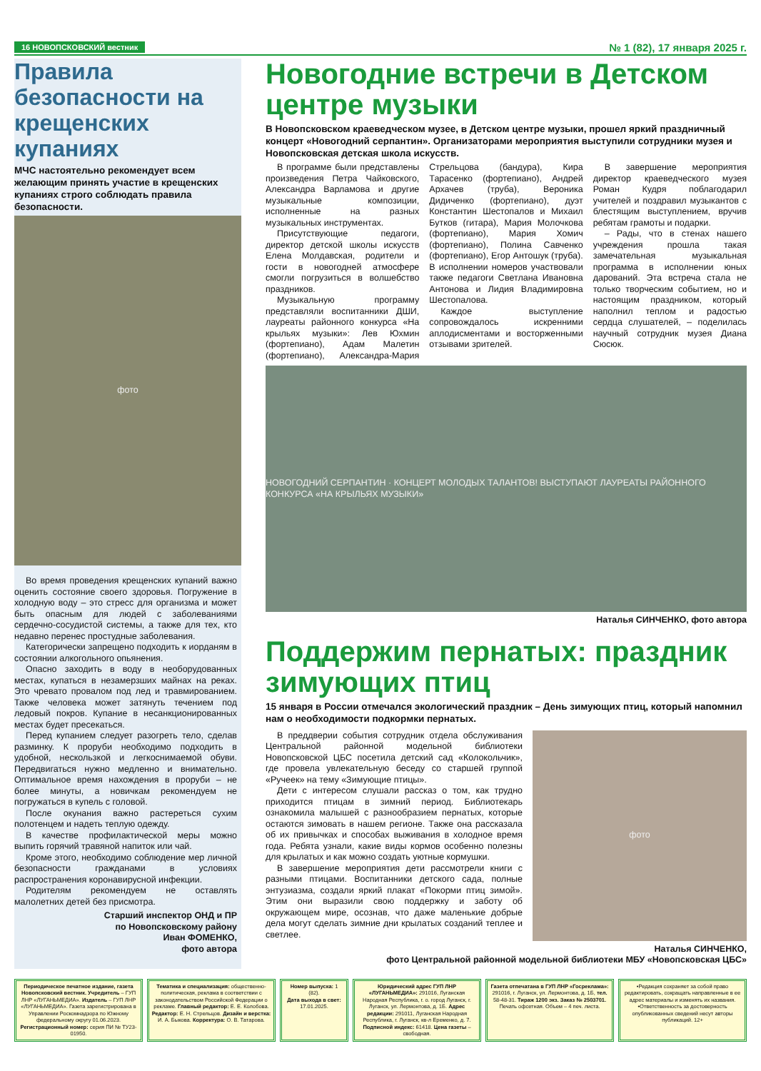16 НОВОПСКОВСКИЙ вестник
№ 1 (82), 17 января 2025 г.
Правила безопасности на крещенских купаниях
МЧС настоятельно рекомендует всем желающим принять участие в крещенских купаниях строго соблюдать правила безопасности.
фото
Во время проведения крещенских купаний важно оценить состояние своего здоровья. Погружение в холодную воду – это стресс для организма и может быть опасным для людей с заболеваниями сердечно-сосудистой системы, а также для тех, кто недавно перенес простудные заболевания.
Категорически запрещено подходить к иорданям в состоянии алкогольного опьянения.
Опасно заходить в воду в необорудованных местах, купаться в незамерзших майнах на реках. Это чревато провалом под лед и травмированием. Также человека может затянуть течением под ледовый покров. Купание в несанкционированных местах будет пресекаться.
Перед купанием следует разогреть тело, сделав разминку. К проруби необходимо подходить в удобной, нескользкой и легкоснимаемой обуви. Передвигаться нужно медленно и внимательно. Оптимальное время нахождения в проруби – не более минуты, а новичкам рекомендуем не погружаться в купель с головой.
После окунания важно растереться сухим полотенцем и надеть теплую одежду.
В качестве профилактической меры можно выпить горячий травяной напиток или чай.
Кроме этого, необходимо соблюдение мер личной безопасности гражданами в условиях распространения коронавирусной инфекции.
Родителям рекомендуем не оставлять малолетних детей без присмотра.
Старший инспектор ОНД и ПР
по Новопсковскому району
Иван ФОМЕНКО,
фото автора
Новогодние встречи в Детском центре музыки
В Новопсковском краеведческом музее, в Детском центре музыки, прошел яркий праздничный концерт «Новогодний серпантин». Организаторами мероприятия выступили сотрудники музея и Новопсковская детская школа искусств.
В программе были представлены произведения Петра Чайковского, Александра Варламова и другие музыкальные композиции, исполненные на разных музыкальных инструментах.
Присутствующие педагоги, директор детской школы искусств Елена Молдавская, родители и гости в новогодней атмосфере смогли погрузиться в волшебство праздников.
Музыкальную программу представляли воспитанники ДШИ, лауреаты районного конкурса «На крыльях музыки»: Лев Юхмин (фортепиано), Адам Малетин (фортепиано), Александра-Мария Стрельцова (бандура), Кира Тарасенко (фортепиано), Андрей Архачев (труба), Вероника Дидиченко (фортепиано), дуэт Константин Шестопалов и Михаил Бутков (гитара), Мария Молочкова (фортепиано), Мария Хомич (фортепиано), Полина Савченко (фортепиано), Егор Антошук (труба). В исполнении номеров участвовали также педагоги Светлана Ивановна Антонова и Лидия Владимировна Шестопалова.
Каждое выступление сопровождалось искренними аплодисментами и восторженными отзывами зрителей.
В завершение мероприятия директор краеведческого музея Роман Кудря поблагодарил учителей и поздравил музыкантов с блестящим выступлением, вручив ребятам грамоты и подарки.
– Рады, что в стенах нашего учреждения прошла такая замечательная музыкальная программа в исполнении юных дарований. Эта встреча стала не только творческим событием, но и настоящим праздником, который наполнил теплом и радостью сердца слушателей, – поделилась научный сотрудник музея Диана Сюсюк.
НОВОГОДНИЙ СЕРПАНТИН · КОНЦЕРТ МОЛОДЫХ ТАЛАНТОВ! ВЫСТУПАЮТ ЛАУРЕАТЫ РАЙОННОГО КОНКУРСА «НА КРЫЛЬЯХ МУЗЫКИ»
Наталья СИНЧЕНКО, фото автора
Поддержим пернатых: праздник зимующих птиц
15 января в России отмечался экологический праздник – День зимующих птиц, который напомнил нам о необходимости подкормки пернатых.
В преддверии события сотрудник отдела обслуживания Центральной районной модельной библиотеки Новопсковской ЦБС посетила детский сад «Колокольчик», где провела увлекательную беседу со старшей группой «Ручеек» на тему «Зимующие птицы».
Дети с интересом слушали рассказ о том, как трудно приходится птицам в зимний период. Библиотекарь ознакомила малышей с разнообразием пернатых, которые остаются зимовать в нашем регионе. Также она рассказала об их привычках и способах выживания в холодное время года. Ребята узнали, какие виды кормов особенно полезны для крылатых и как можно создать уютные кормушки.
В завершение мероприятия дети рассмотрели книги с разными птицами. Воспитанники детского сада, полные энтузиазма, создали яркий плакат «Покорми птиц зимой». Этим они выразили свою поддержку и заботу об окружающем мире, осознав, что даже маленькие добрые дела могут сделать зимние дни крылатых созданий теплее и светлее.
фото
Наталья СИНЧЕНКО,
фото Центральной районной модельной библиотеки МБУ «Новопсковская ЦБС»
Периодическое печатное издание, газета Новопсковский вестник. Учредитель – ГУП ЛНР «ЛУГАНЬМЕДИА». Издатель – ГУП ЛНР «ЛУГАНЬМЕДИА». Газета зарегистрирована в Управлении Роскомнадзора по Южному федеральному округу 01.06.2023. Регистрационный номер: серия ПИ № ТУ23-01950.
Тематика и специализация: общественно-политическая, реклама в соответствии с законодательством Российской Федерации о рекламе. Главный редактор: Е. Е. Колобова. Редактор: Е. Н. Стрельцов. Дизайн и верстка: И. А. Быкова. Корректура: О. В. Татарова.
Номер выпуска: 1 (82).
Дата выхода в свет: 17.01.2025.
Юридический адрес ГУП ЛНР «ЛУГАНЬМЕДИА»: 291016, Луганская Народная Республика, г. о. город Луганск, г. Луганск, ул. Лермонтова, д. 1Б. Адрес редакции: 291011, Луганская Народная Республика, г. Луганск, кв-л Еременко, д. 7. Подписной индекс: 61418. Цена газеты – свободная.
Газета отпечатана в ГУП ЛНР «Госреклама»: 291016, г. Луганск, ул. Лермонтова, д. 1Б, тел. 58-48-31. Тираж 1200 экз. Заказ № 2503701. Печать офсетная. Объем – 4 печ. листа.
•Редакция сохраняет за собой право редактировать, сокращать направленные в ее адрес материалы и изменять их названия. •Ответственность за достоверность опубликованных сведений несут авторы публикаций. 12+